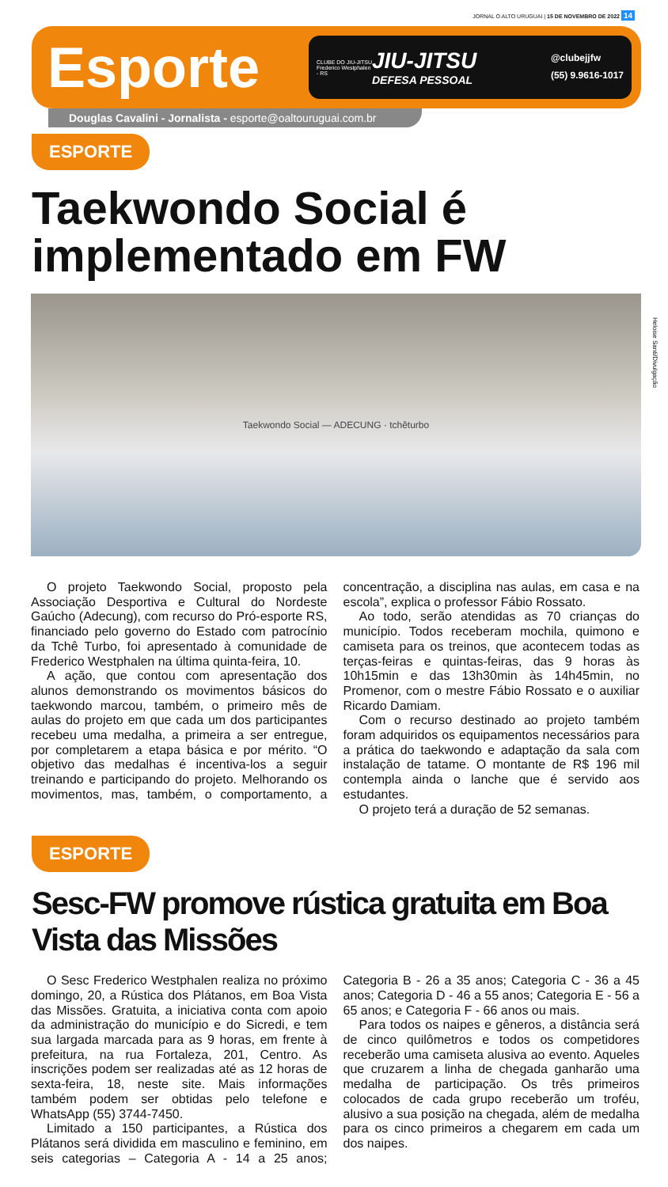JORNAL O ALTO URUGUAI | 15 DE NOVEMBRO DE 2022 14
Esporte
CLUBE DO JIU-JITSU Frederico Westphalen - RS
JIU-JITSU
DEFESA PESSOAL
@clubejjfw
(55) 9.9616-1017
Douglas Cavalini - Jornalista - esporte@oaltouruguai.com.br
ESPORTE
Taekwondo Social é implementado em FW
Taekwondo Social — ADECUNG · tchêturbo
Heloise Santi/Divulgação
O projeto Taekwondo Social, proposto pela Associação Desportiva e Cultural do Nordeste Gaúcho (Adecung), com recurso do Pró-esporte RS, financiado pelo governo do Estado com patrocínio da Tchê Turbo, foi apresentado à comunidade de Frederico Westphalen na última quinta-feira, 10.
A ação, que contou com apresentação dos alunos demonstrando os movimentos básicos do taekwondo marcou, também, o primeiro mês de aulas do projeto em que cada um dos participantes recebeu uma medalha, a primeira a ser entregue, por completarem a etapa básica e por mérito. “O objetivo das medalhas é incentiva-los a seguir treinando e participando do projeto. Melhorando os movimentos, mas, também, o comportamento, a concentração, a disciplina nas aulas, em casa e na escola”, explica o professor Fábio Rossato.
Ao todo, serão atendidas as 70 crianças do município. Todos receberam mochila, quimono e camiseta para os treinos, que acontecem todas as terças-feiras e quintas-feiras, das 9 horas às 10h15min e das 13h30min às 14h45min, no Promenor, com o mestre Fábio Rossato e o auxiliar Ricardo Damiam.
Com o recurso destinado ao projeto também foram adquiridos os equipamentos necessários para a prática do taekwondo e adaptação da sala com instalação de tatame. O montante de R$ 196 mil contempla ainda o lanche que é servido aos estudantes.
O projeto terá a duração de 52 semanas.
ESPORTE
Sesc-FW promove rústica gratuita em Boa Vista das Missões
O Sesc Frederico Westphalen realiza no próximo domingo, 20, a Rústica dos Plátanos, em Boa Vista das Missões. Gratuita, a iniciativa conta com apoio da administração do município e do Sicredi, e tem sua largada marcada para as 9 horas, em frente à prefeitura, na rua Fortaleza, 201, Centro. As inscrições podem ser realizadas até as 12 horas de sexta-feira, 18, neste site. Mais informações também podem ser obtidas pelo telefone e WhatsApp (55) 3744-7450.
Limitado a 150 participantes, a Rústica dos Plátanos será dividida em masculino e feminino, em seis categorias – Categoria A - 14 a 25 anos; Categoria B - 26 a 35 anos; Categoria C - 36 a 45 anos; Categoria D - 46 a 55 anos; Categoria E - 56 a 65 anos; e Categoria F - 66 anos ou mais.
Para todos os naipes e gêneros, a distância será de cinco quilômetros e todos os competidores receberão uma camiseta alusiva ao evento. Aqueles que cruzarem a linha de chegada ganharão uma medalha de participação. Os três primeiros colocados de cada grupo receberão um troféu, alusivo a sua posição na chegada, além de medalha para os cinco primeiros a chegarem em cada um dos naipes.